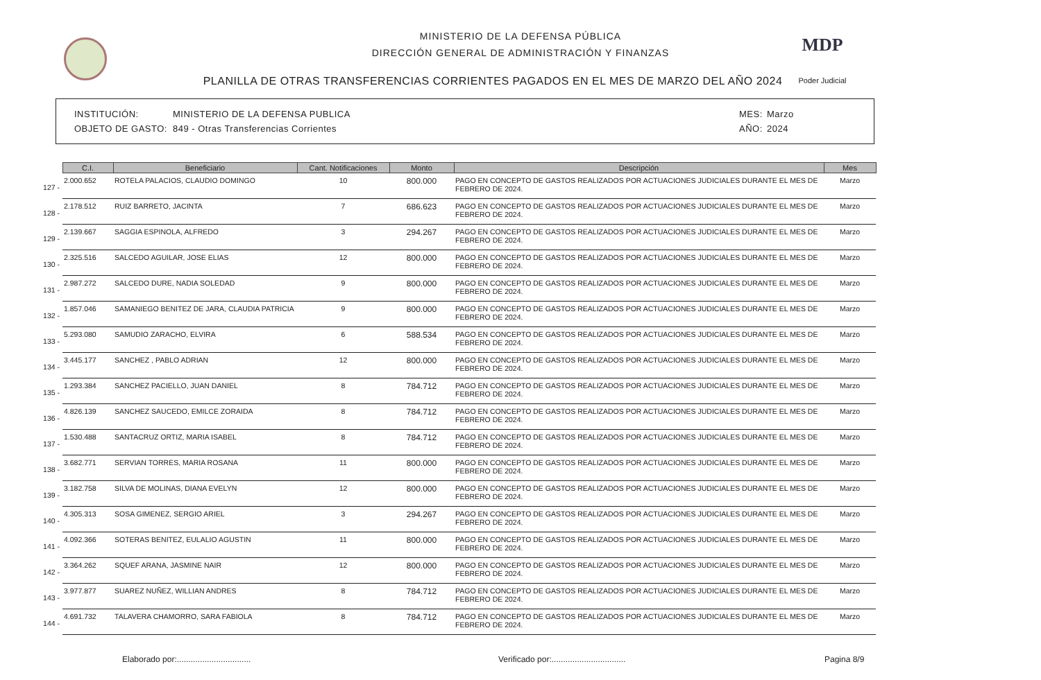MINISTERIO DE LA DEFENSA PÚBLICA
DIRECCIÓN GENERAL DE ADMINISTRACIÓN Y FINANZAS
PLANILLA DE OTRAS TRANSFERENCIAS CORRIENTES PAGADOS EN EL MES DE MARZO DEL AÑO 2024
MDP
Poder Judicial
INSTITUCIÓN: MINISTERIO DE LA DEFENSA PUBLICA MES: Marzo
OBJETO DE GASTO: 849 - Otras Transferencias Corrientes AÑO: 2024
| | C.I. | Beneficiario | Cant. Notificaciones | Monto | Descripción | Mes |
| --- | --- | --- | --- | --- | --- | --- |
| 127 - | 2.000.652 | ROTELA PALACIOS, CLAUDIO DOMINGO | 10 | 800.000 | PAGO EN CONCEPTO DE GASTOS REALIZADOS POR ACTUACIONES JUDICIALES DURANTE EL MES DE FEBRERO DE 2024. | Marzo |
| 128 - | 2.178.512 | RUIZ BARRETO, JACINTA | 7 | 686.623 | PAGO EN CONCEPTO DE GASTOS REALIZADOS POR ACTUACIONES JUDICIALES DURANTE EL MES DE FEBRERO DE 2024. | Marzo |
| 129 - | 2.139.667 | SAGGIA ESPINOLA, ALFREDO | 3 | 294.267 | PAGO EN CONCEPTO DE GASTOS REALIZADOS POR ACTUACIONES JUDICIALES DURANTE EL MES DE FEBRERO DE 2024. | Marzo |
| 130 - | 2.325.516 | SALCEDO AGUILAR, JOSE ELIAS | 12 | 800.000 | PAGO EN CONCEPTO DE GASTOS REALIZADOS POR ACTUACIONES JUDICIALES DURANTE EL MES DE FEBRERO DE 2024. | Marzo |
| 131 - | 2.987.272 | SALCEDO DURE, NADIA SOLEDAD | 9 | 800.000 | PAGO EN CONCEPTO DE GASTOS REALIZADOS POR ACTUACIONES JUDICIALES DURANTE EL MES DE FEBRERO DE 2024. | Marzo |
| 132 - | 1.857.046 | SAMANIEGO BENITEZ DE JARA, CLAUDIA PATRICIA | 9 | 800.000 | PAGO EN CONCEPTO DE GASTOS REALIZADOS POR ACTUACIONES JUDICIALES DURANTE EL MES DE FEBRERO DE 2024. | Marzo |
| 133 - | 5.293.080 | SAMUDIO ZARACHO, ELVIRA | 6 | 588.534 | PAGO EN CONCEPTO DE GASTOS REALIZADOS POR ACTUACIONES JUDICIALES DURANTE EL MES DE FEBRERO DE 2024. | Marzo |
| 134 - | 3.445.177 | SANCHEZ , PABLO ADRIAN | 12 | 800.000 | PAGO EN CONCEPTO DE GASTOS REALIZADOS POR ACTUACIONES JUDICIALES DURANTE EL MES DE FEBRERO DE 2024. | Marzo |
| 135 - | 1.293.384 | SANCHEZ PACIELLO, JUAN DANIEL | 8 | 784.712 | PAGO EN CONCEPTO DE GASTOS REALIZADOS POR ACTUACIONES JUDICIALES DURANTE EL MES DE FEBRERO DE 2024. | Marzo |
| 136 - | 4.826.139 | SANCHEZ SAUCEDO, EMILCE ZORAIDA | 8 | 784.712 | PAGO EN CONCEPTO DE GASTOS REALIZADOS POR ACTUACIONES JUDICIALES DURANTE EL MES DE FEBRERO DE 2024. | Marzo |
| 137 - | 1.530.488 | SANTACRUZ ORTIZ, MARIA ISABEL | 8 | 784.712 | PAGO EN CONCEPTO DE GASTOS REALIZADOS POR ACTUACIONES JUDICIALES DURANTE EL MES DE FEBRERO DE 2024. | Marzo |
| 138 - | 3.682.771 | SERVIAN TORRES, MARIA ROSANA | 11 | 800.000 | PAGO EN CONCEPTO DE GASTOS REALIZADOS POR ACTUACIONES JUDICIALES DURANTE EL MES DE FEBRERO DE 2024. | Marzo |
| 139 - | 3.182.758 | SILVA DE MOLINAS, DIANA EVELYN | 12 | 800.000 | PAGO EN CONCEPTO DE GASTOS REALIZADOS POR ACTUACIONES JUDICIALES DURANTE EL MES DE FEBRERO DE 2024. | Marzo |
| 140 - | 4.305.313 | SOSA GIMENEZ, SERGIO ARIEL | 3 | 294.267 | PAGO EN CONCEPTO DE GASTOS REALIZADOS POR ACTUACIONES JUDICIALES DURANTE EL MES DE FEBRERO DE 2024. | Marzo |
| 141 - | 4.092.366 | SOTERAS BENITEZ, EULALIO AGUSTIN | 11 | 800.000 | PAGO EN CONCEPTO DE GASTOS REALIZADOS POR ACTUACIONES JUDICIALES DURANTE EL MES DE FEBRERO DE 2024. | Marzo |
| 142 - | 3.364.262 | SQUEF ARANA, JASMINE NAIR | 12 | 800.000 | PAGO EN CONCEPTO DE GASTOS REALIZADOS POR ACTUACIONES JUDICIALES DURANTE EL MES DE FEBRERO DE 2024. | Marzo |
| 143 - | 3.977.877 | SUAREZ NUÑEZ, WILLIAN ANDRES | 8 | 784.712 | PAGO EN CONCEPTO DE GASTOS REALIZADOS POR ACTUACIONES JUDICIALES DURANTE EL MES DE FEBRERO DE 2024. | Marzo |
| 144 - | 4.691.732 | TALAVERA CHAMORRO, SARA FABIOLA | 8 | 784.712 | PAGO EN CONCEPTO DE GASTOS REALIZADOS POR ACTUACIONES JUDICIALES DURANTE EL MES DE FEBRERO DE 2024. | Marzo |
Elaborado por:................................ Verificado por:................................ Pagina 8/9